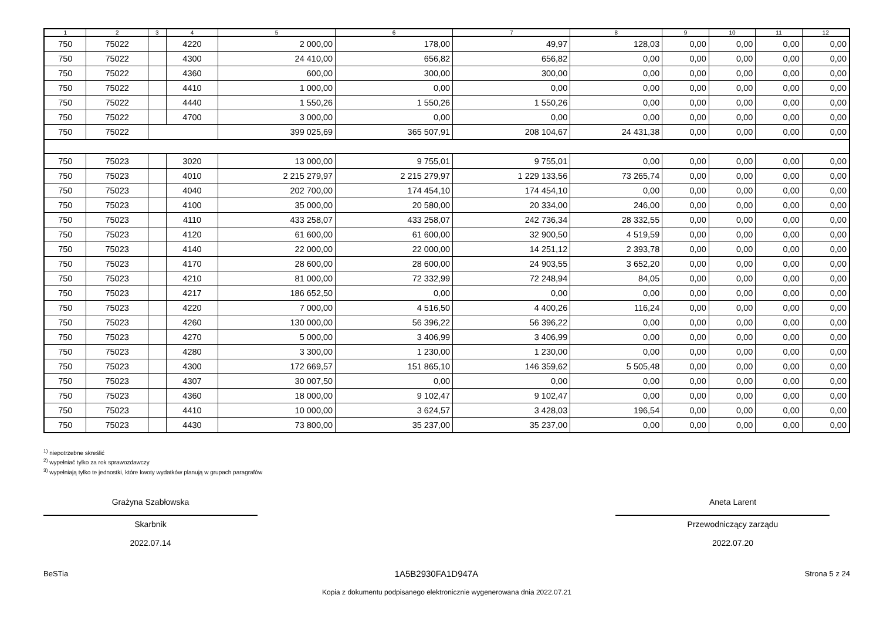| 1 | 2 | 3 | 4 | 5 | 6 | 7 | 8 | 9 | 10 | 11 | 12 |
| --- | --- | --- | --- | --- | --- | --- | --- | --- | --- | --- | --- |
| 750 | 75022 | | 4220 | 2 000,00 | 178,00 | 49,97 | 128,03 | 0,00 | 0,00 | 0,00 | 0,00 |
| 750 | 75022 | | 4300 | 24 410,00 | 656,82 | 656,82 | 0,00 | 0,00 | 0,00 | 0,00 | 0,00 |
| 750 | 75022 | | 4360 | 600,00 | 300,00 | 300,00 | 0,00 | 0,00 | 0,00 | 0,00 | 0,00 |
| 750 | 75022 | | 4410 | 1 000,00 | 0,00 | 0,00 | 0,00 | 0,00 | 0,00 | 0,00 | 0,00 |
| 750 | 75022 | | 4440 | 1 550,26 | 1 550,26 | 1 550,26 | 0,00 | 0,00 | 0,00 | 0,00 | 0,00 |
| 750 | 75022 | | 4700 | 3 000,00 | 0,00 | 0,00 | 0,00 | 0,00 | 0,00 | 0,00 | 0,00 |
| 750 | 75022 | | | 399 025,69 | 365 507,91 | 208 104,67 | 24 431,38 | 0,00 | 0,00 | 0,00 | 0,00 |
| 750 | 75023 | | 3020 | 13 000,00 | 9 755,01 | 9 755,01 | 0,00 | 0,00 | 0,00 | 0,00 | 0,00 |
| 750 | 75023 | | 4010 | 2 215 279,97 | 2 215 279,97 | 1 229 133,56 | 73 265,74 | 0,00 | 0,00 | 0,00 | 0,00 |
| 750 | 75023 | | 4040 | 202 700,00 | 174 454,10 | 174 454,10 | 0,00 | 0,00 | 0,00 | 0,00 | 0,00 |
| 750 | 75023 | | 4100 | 35 000,00 | 20 580,00 | 20 334,00 | 246,00 | 0,00 | 0,00 | 0,00 | 0,00 |
| 750 | 75023 | | 4110 | 433 258,07 | 433 258,07 | 242 736,34 | 28 332,55 | 0,00 | 0,00 | 0,00 | 0,00 |
| 750 | 75023 | | 4120 | 61 600,00 | 61 600,00 | 32 900,50 | 4 519,59 | 0,00 | 0,00 | 0,00 | 0,00 |
| 750 | 75023 | | 4140 | 22 000,00 | 22 000,00 | 14 251,12 | 2 393,78 | 0,00 | 0,00 | 0,00 | 0,00 |
| 750 | 75023 | | 4170 | 28 600,00 | 28 600,00 | 24 903,55 | 3 652,20 | 0,00 | 0,00 | 0,00 | 0,00 |
| 750 | 75023 | | 4210 | 81 000,00 | 72 332,99 | 72 248,94 | 84,05 | 0,00 | 0,00 | 0,00 | 0,00 |
| 750 | 75023 | | 4217 | 186 652,50 | 0,00 | 0,00 | 0,00 | 0,00 | 0,00 | 0,00 | 0,00 |
| 750 | 75023 | | 4220 | 7 000,00 | 4 516,50 | 4 400,26 | 116,24 | 0,00 | 0,00 | 0,00 | 0,00 |
| 750 | 75023 | | 4260 | 130 000,00 | 56 396,22 | 56 396,22 | 0,00 | 0,00 | 0,00 | 0,00 | 0,00 |
| 750 | 75023 | | 4270 | 5 000,00 | 3 406,99 | 3 406,99 | 0,00 | 0,00 | 0,00 | 0,00 | 0,00 |
| 750 | 75023 | | 4280 | 3 300,00 | 1 230,00 | 1 230,00 | 0,00 | 0,00 | 0,00 | 0,00 | 0,00 |
| 750 | 75023 | | 4300 | 172 669,57 | 151 865,10 | 146 359,62 | 5 505,48 | 0,00 | 0,00 | 0,00 | 0,00 |
| 750 | 75023 | | 4307 | 30 007,50 | 0,00 | 0,00 | 0,00 | 0,00 | 0,00 | 0,00 | 0,00 |
| 750 | 75023 | | 4360 | 18 000,00 | 9 102,47 | 9 102,47 | 0,00 | 0,00 | 0,00 | 0,00 | 0,00 |
| 750 | 75023 | | 4410 | 10 000,00 | 3 624,57 | 3 428,03 | 196,54 | 0,00 | 0,00 | 0,00 | 0,00 |
| 750 | 75023 | | 4430 | 73 800,00 | 35 237,00 | 35 237,00 | 0,00 | 0,00 | 0,00 | 0,00 | 0,00 |
<sup>1)</sup> niepotrzebne skreślić
<sup>2)</sup> wypełniać tylko za rok sprawozdawczy
<sup>3)</sup> wypełniają tylko te jednostki, które kwoty wydatków planują w grupach paragrafów
Grażyna Szabłowska
Skarbnik
2022.07.14
Aneta Larent
Przewodniczący zarządu
2022.07.20
BeSTia 1A5B2930FA1D947A Strona 5 z 24
Kopia z dokumentu podpisanego elektronicznie wygenerowana dnia 2022.07.21